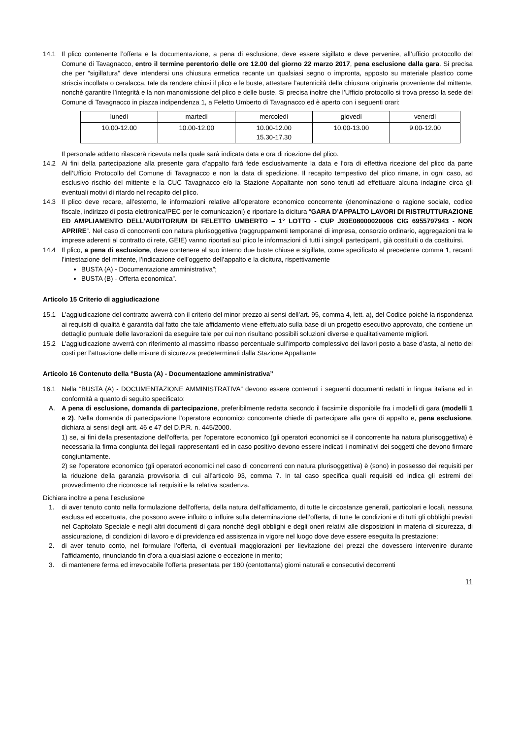14.1 Il plico contenente l’offerta e la documentazione, a pena di esclusione, deve essere sigillato e deve pervenire, all’ufficio protocollo del Comune di Tavagnacco, entro il termine perentorio delle ore 12.00 del giorno 22 marzo 2017, pena esclusione dalla gara. Si precisa che per “sigillatura” deve intendersi una chiusura ermetica recante un qualsiasi segno o impronta, apposto su materiale plastico come striscia incollata o ceralacca, tale da rendere chiusi il plico e le buste, attestare l’autenticità della chiusura originaria proveniente dal mittente, nonché garantire l’integrità e la non manomissione del plico e delle buste. Si precisa inoltre che l’Ufficio protocollo si trova presso la sede del Comune di Tavagnacco in piazza indipendenza 1, a Feletto Umberto di Tavagnacco ed è aperto con i seguenti orari:
| lunedì | martedì | mercoledì | giovedì | venerdì |
| 10.00-12.00 | 10.00-12.00 | 10.00-12.00 15.30-17.30 | 10.00-13.00 | 9.00-12.00 |
Il personale addetto rilascerà ricevuta nella quale sarà indicata data e ora di ricezione del plico.
14.2 Ai fini della partecipazione alla presente gara d’appalto farà fede esclusivamente la data e l’ora di effettiva ricezione del plico da parte dell’Ufficio Protocollo del Comune di Tavagnacco e non la data di spedizione. Il recapito tempestivo del plico rimane, in ogni caso, ad esclusivo rischio del mittente e la CUC Tavagnacco e/o la Stazione Appaltante non sono tenuti ad effettuare alcuna indagine circa gli eventuali motivi di ritardo nel recapito del plico.
14.3 Il plico deve recare, all’esterno, le informazioni relative all’operatore economico concorrente (denominazione o ragione sociale, codice fiscale, indirizzo di posta elettronica/PEC per le comunicazioni) e riportare la dicitura “GARA D’APPALTO LAVORI DI RISTRUTTURAZIONE ED AMPLIAMENTO DELL'AUDITORIUM DI FELETTO UMBERTO – 1° LOTTO - CUP J93E08000020006 CIG 6955797943 - NON APRIRE”. Nel caso di concorrenti con natura plurisoggettiva (raggruppamenti temporanei di impresa, consorzio ordinario, aggregazioni tra le imprese aderenti al contratto di rete, GEIE) vanno riportati sul plico le informazioni di tutti i singoli partecipanti, già costituiti o da costituirsi.
14.4 Il plico, a pena di esclusione, deve contenere al suo interno due buste chiuse e sigillate, come specificato al precedente comma 1, recanti l’intestazione del mittente, l’indicazione dell’oggetto dell’appalto e la dicitura, rispettivamente
BUSTA (A) - Documentazione amministrativa”;
BUSTA (B) - Offerta economica”.
Articolo 15 Criterio di aggiudicazione
15.1 L’aggiudicazione del contratto avverrà con il criterio del minor prezzo ai sensi dell’art. 95, comma 4, lett. a), del Codice poiché la rispondenza ai requisiti di qualità è garantita dal fatto che tale affidamento viene effettuato sulla base di un progetto esecutivo approvato, che contiene un dettaglio puntuale delle lavorazioni da eseguire tale per cui non risultano possibili soluzioni diverse e qualitativamente migliori.
15.2 L’aggiudicazione avverrà con riferimento al massimo ribasso percentuale sull’importo complessivo dei lavori posto a base d’asta, al netto dei costi per l’attuazione delle misure di sicurezza predeterminati dalla Stazione Appaltante
Articolo 16 Contenuto della “Busta (A) - Documentazione amministrativa”
16.1 Nella “BUSTA (A) - DOCUMENTAZIONE AMMINISTRATIVA” devono essere contenuti i seguenti documenti redatti in lingua italiana ed in conformità a quanto di seguito specificato:
A. A pena di esclusione, domanda di partecipazione, preferibilmente redatta secondo il facsimile disponibile fra i modelli di gara (modelli 1 e 2). Nella domanda di partecipazione l’operatore economico concorrente chiede di partecipare alla gara di appalto e, pena esclusione, dichiara ai sensi degli artt. 46 e 47 del D.P.R. n. 445/2000.
1) se, ai fini della presentazione dell’offerta, per l’operatore economico (gli operatori economici se il concorrente ha natura plurisoggettiva) è necessaria la firma congiunta dei legali rappresentanti ed in caso positivo devono essere indicati i nominativi dei soggetti che devono firmare congiuntamente.
2) se l’operatore economico (gli operatori economici nel caso di concorrenti con natura plurisoggettiva) è (sono) in possesso dei requisiti per la riduzione della garanzia provvisoria di cui all’articolo 93, comma 7. In tal caso specifica quali requisiti ed indica gli estremi del provvedimento che riconosce tali requisiti e la relativa scadenza.
Dichiara inoltre a pena l’esclusione
1. di aver tenuto conto nella formulazione dell’offerta, della natura dell’affidamento, di tutte le circostanze generali, particolari e locali, nessuna esclusa ed eccettuata, che possono avere influito o influire sulla determinazione dell’offerta, di tutte le condizioni e di tutti gli obblighi previsti nel Capitolato Speciale e negli altri documenti di gara nonché degli obblighi e degli oneri relativi alle disposizioni in materia di sicurezza, di assicurazione, di condizioni di lavoro e di previdenza ed assistenza in vigore nel luogo dove deve essere eseguita la prestazione;
2. di aver tenuto conto, nel formulare l’offerta, di eventuali maggiorazioni per lievitazione dei prezzi che dovessero intervenire durante l’affidamento, rinunciando fin d’ora a qualsiasi azione o eccezione in merito;
3. di mantenere ferma ed irrevocabile l’offerta presentata per 180 (centottanta) giorni naturali e consecutivi decorrenti
11